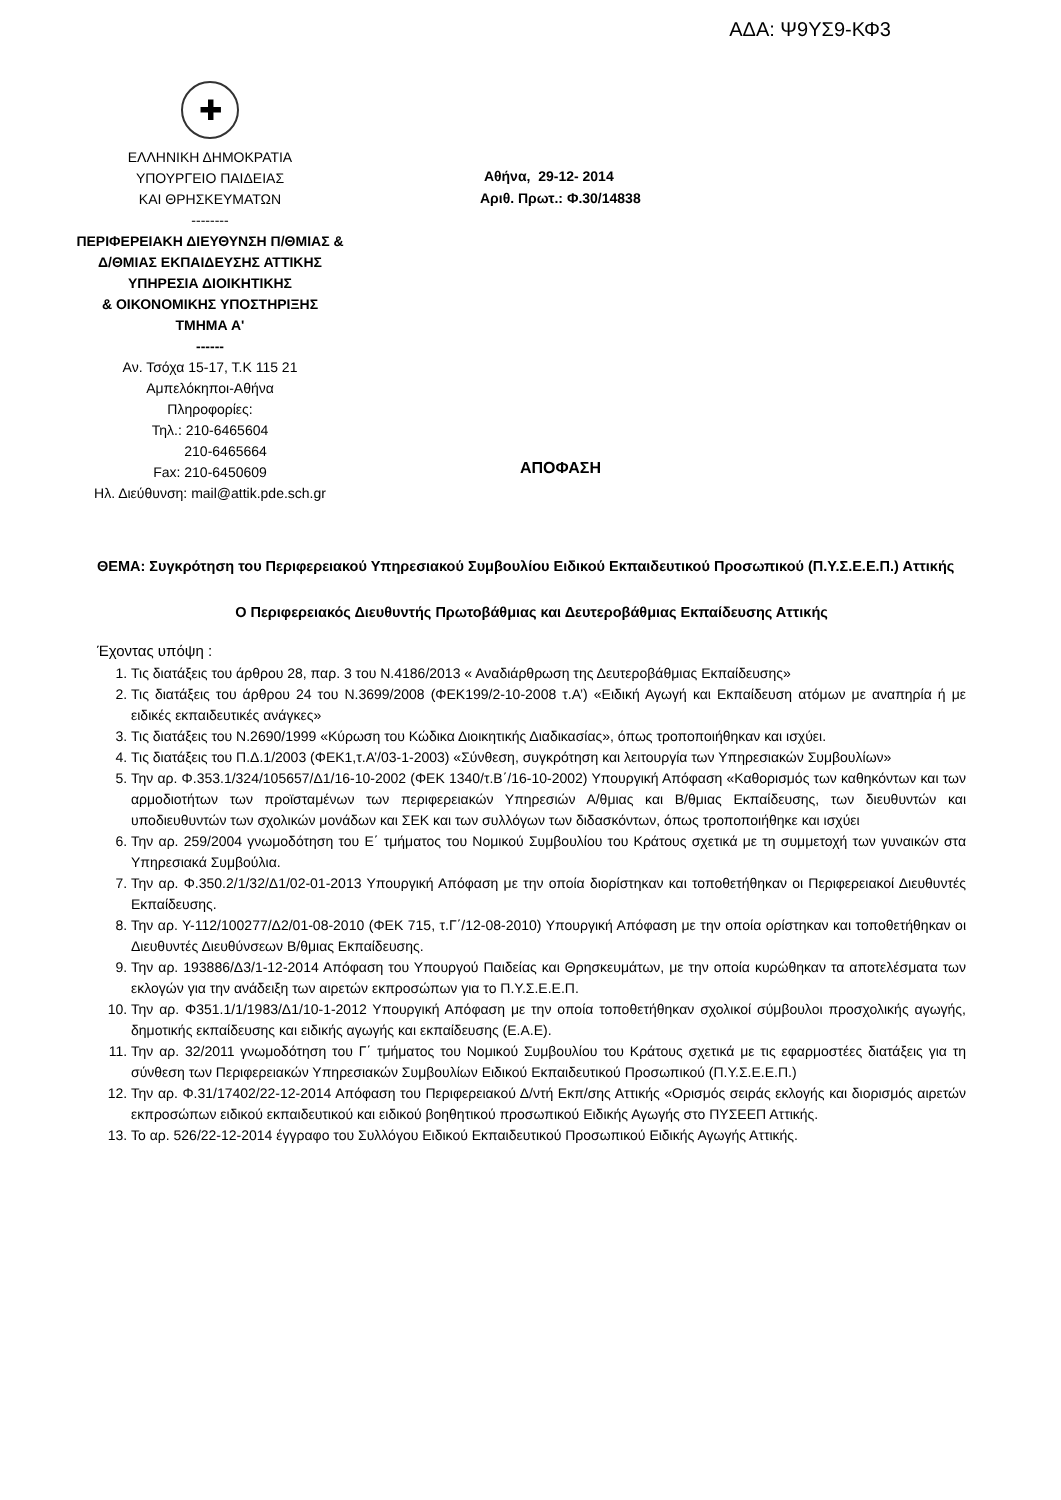ΑΔΑ: Ψ9ΥΣ9-ΚΦ3
✚
ΕΛΛΗΝΙΚΗ ΔΗΜΟΚΡΑΤΙΑ
ΥΠΟΥΡΓΕΙΟ ΠΑΙΔΕΙΑΣ
ΚΑΙ ΘΡΗΣΚΕΥΜΑΤΩΝ
--------
ΠΕΡΙΦΕΡΕΙΑΚΗ ΔΙΕΥΘΥΝΣΗ Π/ΘΜΙΑΣ &
Δ/ΘΜΙΑΣ ΕΚΠΑΙΔΕΥΣΗΣ ΑΤΤΙΚΗΣ
ΥΠΗΡΕΣΙΑ ΔΙΟΙΚΗΤΙΚΗΣ
& ΟΙΚΟΝΟΜΙΚΗΣ ΥΠΟΣΤΗΡΙΞΗΣ
ΤΜΗΜΑ Α'
------
Αν. Τσόχα 15-17, Τ.Κ 115 21
Αμπελόκηποι-Αθήνα
Πληροφορίες:
Τηλ.: 210-6465604
210-6465664
Fax: 210-6450609
Ηλ. Διεύθυνση: mail@attik.pde.sch.gr
Αθήνα, 29-12- 2014
Αριθ. Πρωτ.: Φ.30/14838
ΑΠΟΦΑΣΗ
ΘΕΜΑ: Συγκρότηση του Περιφερειακού Υπηρεσιακού Συμβουλίου Ειδικού Εκπαιδευτικού Προσωπικού (Π.Υ.Σ.Ε.Ε.Π.) Αττικής
Ο Περιφερειακός Διευθυντής Πρωτοβάθμιας και Δευτεροβάθμιας Εκπαίδευσης Αττικής
Έχοντας υπόψη :
1. Τις διατάξεις του άρθρου 28, παρ. 3 του Ν.4186/2013 « Αναδιάρθρωση της Δευτεροβάθμιας Εκπαίδευσης»
2. Τις διατάξεις του άρθρου 24 του Ν.3699/2008 (ΦΕΚ199/2-10-2008 τ.Α’) «Ειδική Αγωγή και Εκπαίδευση ατόμων με αναπηρία ή με ειδικές εκπαιδευτικές ανάγκες»
3. Τις διατάξεις του Ν.2690/1999 «Κύρωση του Κώδικα Διοικητικής Διαδικασίας», όπως τροποποιήθηκαν και ισχύει.
4. Τις διατάξεις του Π.Δ.1/2003 (ΦΕΚ1,τ.Α’/03-1-2003) «Σύνθεση, συγκρότηση και λειτουργία των Υπηρεσιακών Συμβουλίων»
5. Την αρ. Φ.353.1/324/105657/Δ1/16-10-2002 (ΦΕΚ 1340/τ.Β΄/16-10-2002) Υπουργική Απόφαση «Καθορισμός των καθηκόντων και των αρμοδιοτήτων των προϊσταμένων των περιφερειακών Υπηρεσιών Α/θμιας και Β/θμιας Εκπαίδευσης, των διευθυντών και υποδιευθυντών των σχολικών μονάδων και ΣΕΚ και των συλλόγων των διδασκόντων, όπως τροποποιήθηκε και ισχύει
6. Την αρ. 259/2004 γνωμοδότηση του Ε΄ τμήματος του Νομικού Συμβουλίου του Κράτους σχετικά με τη συμμετοχή των γυναικών στα Υπηρεσιακά Συμβούλια.
7. Την αρ. Φ.350.2/1/32/Δ1/02-01-2013 Υπουργική Απόφαση με την οποία διορίστηκαν και τοποθετήθηκαν οι Περιφερειακοί Διευθυντές Εκπαίδευσης.
8. Την αρ. Υ-112/100277/Δ2/01-08-2010 (ΦΕΚ 715, τ.Γ΄/12-08-2010) Υπουργική Απόφαση με την οποία ορίστηκαν και τοποθετήθηκαν οι Διευθυντές Διευθύνσεων Β/θμιας Εκπαίδευσης.
9. Την αρ. 193886/Δ3/1-12-2014 Απόφαση του Υπουργού Παιδείας και Θρησκευμάτων, με την οποία κυρώθηκαν τα αποτελέσματα των εκλογών για την ανάδειξη των αιρετών εκπροσώπων για το Π.Υ.Σ.Ε.Ε.Π.
10. Την αρ. Φ351.1/1/1983/Δ1/10-1-2012 Υπουργική Απόφαση με την οποία τοποθετήθηκαν σχολικοί σύμβουλοι προσχολικής αγωγής, δημοτικής εκπαίδευσης και ειδικής αγωγής και εκπαίδευσης (Ε.Α.Ε).
11. Την αρ. 32/2011 γνωμοδότηση του Γ΄ τμήματος του Νομικού Συμβουλίου του Κράτους σχετικά με τις εφαρμοστέες διατάξεις για τη σύνθεση των Περιφερειακών Υπηρεσιακών Συμβουλίων Ειδικού Εκπαιδευτικού Προσωπικού (Π.Υ.Σ.Ε.Ε.Π.)
12. Την αρ. Φ.31/17402/22-12-2014 Απόφαση του Περιφερειακού Δ/ντή Εκπ/σης Αττικής «Ορισμός σειράς εκλογής και διορισμός αιρετών εκπροσώπων ειδικού εκπαιδευτικού και ειδικού βοηθητικού προσωπικού Ειδικής Αγωγής στο ΠΥΣΕΕΠ Αττικής.
13. Το αρ. 526/22-12-2014 έγγραφο του Συλλόγου Ειδικού Εκπαιδευτικού Προσωπικού Ειδικής Αγωγής Αττικής.